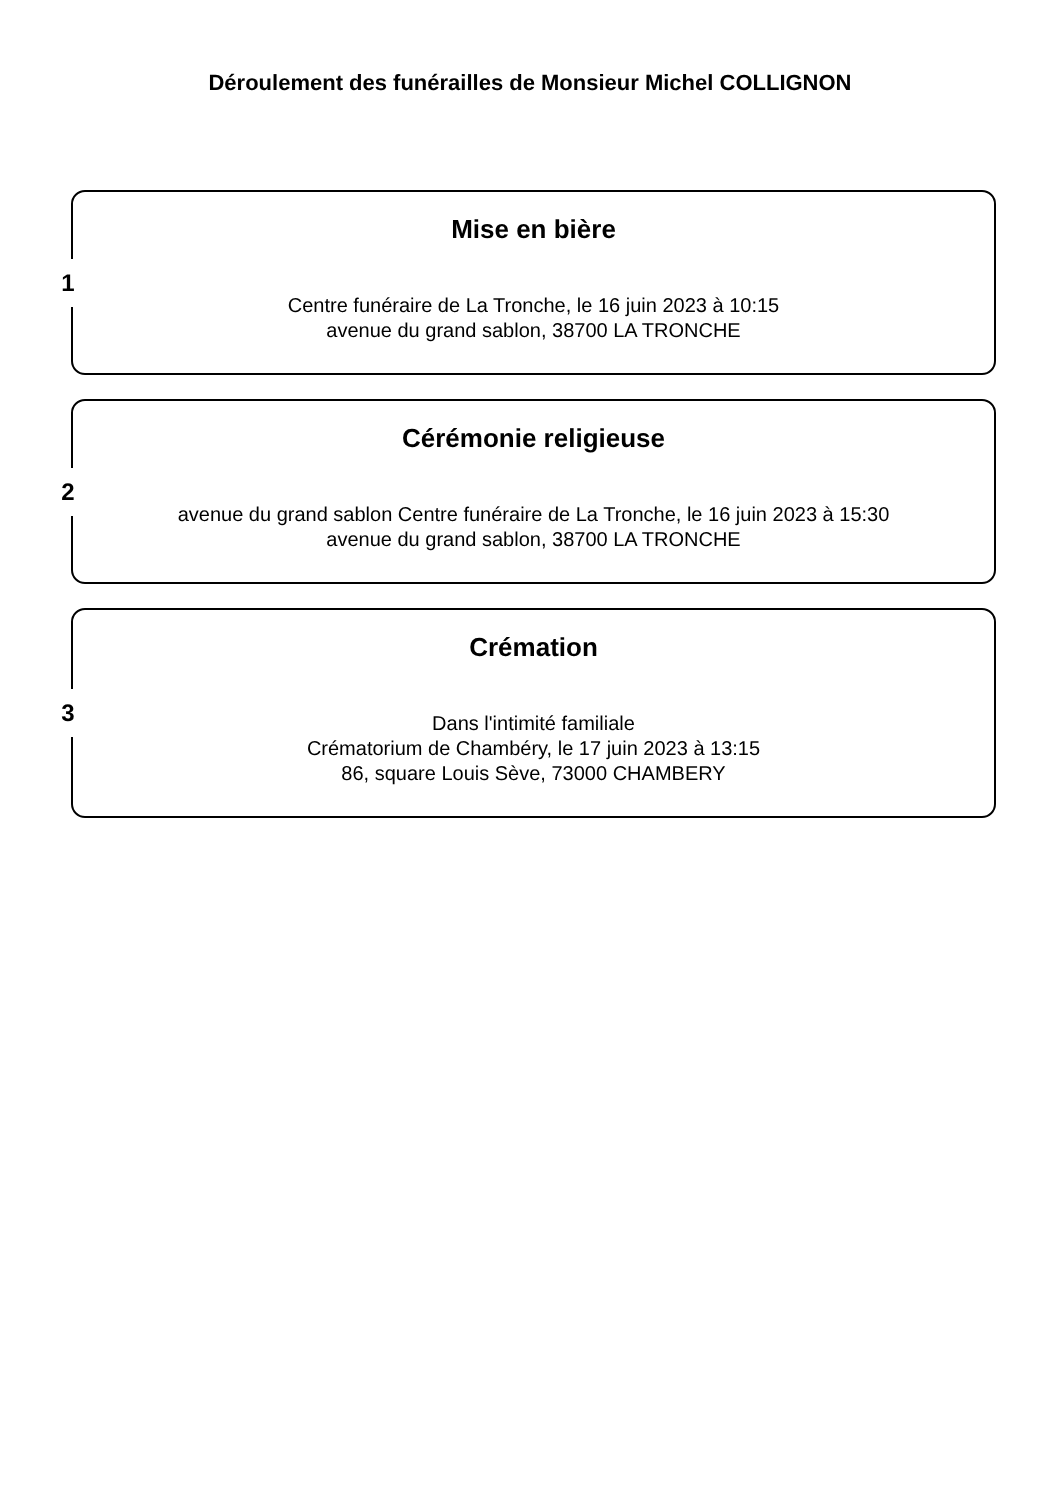Déroulement des funérailles de Monsieur Michel COLLIGNON
1
Mise en bière
Centre funéraire de La Tronche, le 16 juin 2023 à 10:15
avenue du grand sablon, 38700 LA TRONCHE
2
Cérémonie religieuse
avenue du grand sablon Centre funéraire de La Tronche, le 16 juin 2023 à 15:30
avenue du grand sablon, 38700 LA TRONCHE
3
Crémation
Dans l'intimité familiale
Crématorium de Chambéry, le 17 juin 2023 à 13:15
86, square Louis Sève, 73000 CHAMBERY